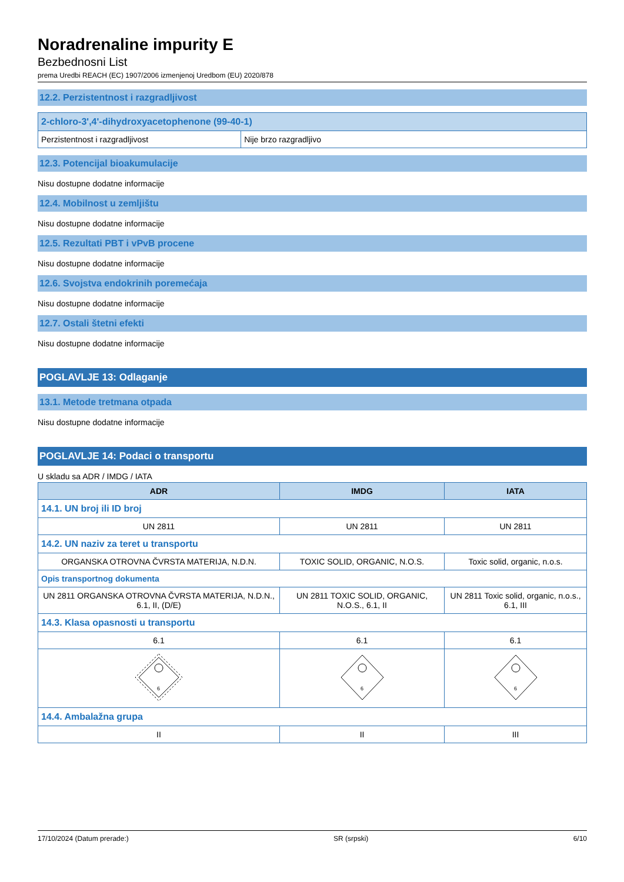Noradrenaline impurity E
Bezbednosni List
prema Uredbi REACH (EC) 1907/2006 izmenjenoj Uredbom (EU) 2020/878
12.2. Perzistentnost i razgradljivost
| 2-chloro-3',4'-dihydroxyacetophenone (99-40-1) | |
| --- | --- |
| Perzistentnost i razgradljivost | Nije brzo razgradljivo |
12.3. Potencijal bioakumulacije
Nisu dostupne dodatne informacije
12.4. Mobilnost u zemljištu
Nisu dostupne dodatne informacije
12.5. Rezultati PBT i vPvB procene
Nisu dostupne dodatne informacije
12.6. Svojstva endokrinih poremećaja
Nisu dostupne dodatne informacije
12.7. Ostali štetni efekti
Nisu dostupne dodatne informacije
POGLAVLJE 13: Odlaganje
13.1. Metode tretmana otpada
Nisu dostupne dodatne informacije
POGLAVLJE 14: Podaci o transportu
U skladu sa ADR / IMDG / IATA
| ADR | IMDG | IATA |
| --- | --- | --- |
| 14.1. UN broj ili ID broj | | |
| UN 2811 | UN 2811 | UN 2811 |
| 14.2. UN naziv za teret u transportu | | |
| ORGANSKA OTROVNA ČVRSTA MATERIJA, N.D.N. | TOXIC SOLID, ORGANIC, N.O.S. | Toxic solid, organic, n.o.s. |
| Opis transportnog dokumenta | | |
| UN 2811 ORGANSKA OTROVNA ČVRSTA MATERIJA, N.D.N., 6.1, II, (D/E) | UN 2811 TOXIC SOLID, ORGANIC, N.O.S., 6.1, II | UN 2811 Toxic solid, organic, n.o.s., 6.1, III |
| 14.3. Klasa opasnosti u transportu | | |
| 6.1 | 6.1 | 6.1 |
| 6 | 6 | 6 |
| 14.4. Ambalažna grupa | | |
| II | II | III |
17/10/2024 (Datum prerade:) SR (srpski) 6/10